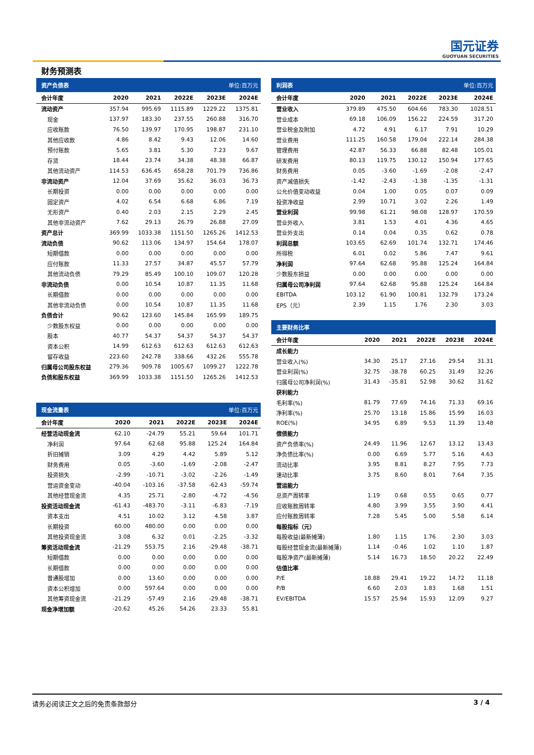国元证券
GUOYUAN SECURITIES
财务预测表
| 资产负债表 | | | | 单位:百万元 | |
| --- | --- | --- | --- | --- | --- |
| 会计年度 | 2020 | 2021 | 2022E | 2023E | 2024E |
| 流动资产 | 357.94 | 995.69 | 1115.89 | 1229.22 | 1375.81 |
| 现金 | 137.97 | 183.30 | 237.55 | 260.88 | 316.70 |
| 应收账款 | 76.50 | 139.97 | 170.95 | 198.87 | 231.10 |
| 其他应收款 | 4.86 | 8.42 | 9.43 | 12.06 | 14.60 |
| 预付账款 | 5.65 | 3.81 | 5.30 | 7.23 | 9.67 |
| 存货 | 18.44 | 23.74 | 34.38 | 48.38 | 66.87 |
| 其他流动资产 | 114.53 | 636.45 | 658.28 | 701.79 | 736.86 |
| 非流动资产 | 12.04 | 37.69 | 35.62 | 36.03 | 36.73 |
| 长期投资 | 0.00 | 0.00 | 0.00 | 0.00 | 0.00 |
| 固定资产 | 4.02 | 6.54 | 6.68 | 6.86 | 7.19 |
| 无形资产 | 0.40 | 2.03 | 2.15 | 2.29 | 2.45 |
| 其他非流动资产 | 7.62 | 29.13 | 26.79 | 26.88 | 27.09 |
| 资产总计 | 369.99 | 1033.38 | 1151.50 | 1265.26 | 1412.53 |
| 流动负债 | 90.62 | 113.06 | 134.97 | 154.64 | 178.07 |
| 短期借款 | 0.00 | 0.00 | 0.00 | 0.00 | 0.00 |
| 应付账款 | 11.33 | 27.57 | 34.87 | 45.57 | 57.79 |
| 其他流动负债 | 79.29 | 85.49 | 100.10 | 109.07 | 120.28 |
| 非流动负债 | 0.00 | 10.54 | 10.87 | 11.35 | 11.68 |
| 长期借款 | 0.00 | 0.00 | 0.00 | 0.00 | 0.00 |
| 其他非流动负债 | 0.00 | 10.54 | 10.87 | 11.35 | 11.68 |
| 负债合计 | 90.62 | 123.60 | 145.84 | 165.99 | 189.75 |
| 少数股东权益 | 0.00 | 0.00 | 0.00 | 0.00 | 0.00 |
| 股本 | 40.77 | 54.37 | 54.37 | 54.37 | 54.37 |
| 资本公积 | 14.99 | 612.63 | 612.63 | 612.63 | 612.63 |
| 留存收益 | 223.60 | 242.78 | 338.66 | 432.26 | 555.78 |
| 归属母公司股东权益 | 279.36 | 909.78 | 1005.67 | 1099.27 | 1222.78 |
| 负债和股东权益 | 369.99 | 1033.38 | 1151.50 | 1265.26 | 1412.53 |
| 现金流量表 | | | | 单位:百万元 | |
| --- | --- | --- | --- | --- | --- |
| 会计年度 | 2020 | 2021 | 2022E | 2023E | 2024E |
| 经营活动现金流 | 62.10 | -24.79 | 55.21 | 59.64 | 101.71 |
| 净利润 | 97.64 | 62.68 | 95.88 | 125.24 | 164.84 |
| 折旧摊销 | 3.09 | 4.29 | 4.42 | 5.89 | 5.12 |
| 财务费用 | 0.05 | -3.60 | -1.69 | -2.08 | -2.47 |
| 投资损失 | -2.99 | -10.71 | -3.02 | -2.26 | -1.49 |
| 营运资金变动 | -40.04 | -103.16 | -37.58 | -62.43 | -59.74 |
| 其他经营现金流 | 4.35 | 25.71 | -2.80 | -4.72 | -4.56 |
| 投资活动现金流 | -61.43 | -483.70 | -3.11 | -6.83 | -7.19 |
| 资本支出 | 4.51 | 10.02 | 3.12 | 4.58 | 3.87 |
| 长期投资 | 60.00 | 480.00 | 0.00 | 0.00 | 0.00 |
| 其他投资现金流 | 3.08 | 6.32 | 0.01 | -2.25 | -3.32 |
| 筹资活动现金流 | -21.29 | 553.75 | 2.16 | -29.48 | -38.71 |
| 短期借款 | 0.00 | 0.00 | 0.00 | 0.00 | 0.00 |
| 长期借款 | 0.00 | 0.00 | 0.00 | 0.00 | 0.00 |
| 普通股增加 | 0.00 | 13.60 | 0.00 | 0.00 | 0.00 |
| 资本公积增加 | 0.00 | 597.64 | 0.00 | 0.00 | 0.00 |
| 其他筹资现金流 | -21.29 | -57.49 | 2.16 | -29.48 | -38.71 |
| 现金净增加额 | -20.62 | 45.26 | 54.26 | 23.33 | 55.81 |
| 利润表 | | | | 单位:百万元 | |
| --- | --- | --- | --- | --- | --- |
| 会计年度 | 2020 | 2021 | 2022E | 2023E | 2024E |
| 营业收入 | 379.89 | 475.50 | 604.66 | 783.30 | 1028.51 |
| 营业成本 | 69.18 | 106.09 | 156.22 | 224.59 | 317.20 |
| 营业税金及附加 | 4.72 | 4.91 | 6.17 | 7.91 | 10.29 |
| 营业费用 | 111.25 | 160.58 | 179.04 | 222.14 | 284.38 |
| 管理费用 | 42.87 | 56.33 | 66.88 | 82.48 | 105.01 |
| 研发费用 | 80.13 | 119.75 | 130.12 | 150.94 | 177.65 |
| 财务费用 | 0.05 | -3.60 | -1.69 | -2.08 | -2.47 |
| 资产减值损失 | -1.42 | -2.43 | -1.38 | -1.35 | -1.31 |
| 公允价值变动收益 | 0.04 | 1.00 | 0.05 | 0.07 | 0.09 |
| 投资净收益 | 2.99 | 10.71 | 3.02 | 2.26 | 1.49 |
| 营业利润 | 99.98 | 61.21 | 98.08 | 128.97 | 170.59 |
| 营业外收入 | 3.81 | 1.53 | 4.01 | 4.36 | 4.65 |
| 营业外支出 | 0.14 | 0.04 | 0.35 | 0.62 | 0.78 |
| 利润总额 | 103.65 | 62.69 | 101.74 | 132.71 | 174.46 |
| 所得税 | 6.01 | 0.02 | 5.86 | 7.47 | 9.61 |
| 净利润 | 97.64 | 62.68 | 95.88 | 125.24 | 164.84 |
| 少数股东损益 | 0.00 | 0.00 | 0.00 | 0.00 | 0.00 |
| 归属母公司净利润 | 97.64 | 62.68 | 95.88 | 125.24 | 164.84 |
| EBITDA | 103.12 | 61.90 | 100.81 | 132.79 | 173.24 |
| EPS（元） | 2.39 | 1.15 | 1.76 | 2.30 | 3.03 |
| 主要财务比率 | | | | | |
| --- | --- | --- | --- | --- | --- |
| 会计年度 | 2020 | 2021 | 2022E | 2023E | 2024E |
| 成长能力 | | | | | |
| 营业收入(%) | 34.30 | 25.17 | 27.16 | 29.54 | 31.31 |
| 营业利润(%) | 32.75 | -38.78 | 60.25 | 31.49 | 32.26 |
| 归属母公司净利润(%) | 31.43 | -35.81 | 52.98 | 30.62 | 31.62 |
| 获利能力 | | | | | |
| 毛利率(%) | 81.79 | 77.69 | 74.16 | 71.33 | 69.16 |
| 净利率(%) | 25.70 | 13.18 | 15.86 | 15.99 | 16.03 |
| ROE(%) | 34.95 | 6.89 | 9.53 | 11.39 | 13.48 |
| 偿债能力 | | | | | |
| 资产负债率(%) | 24.49 | 11.96 | 12.67 | 13.12 | 13.43 |
| 净负债比率(%) | 0.00 | 6.69 | 5.77 | 5.16 | 4.63 |
| 流动比率 | 3.95 | 8.81 | 8.27 | 7.95 | 7.73 |
| 速动比率 | 3.75 | 8.60 | 8.01 | 7.64 | 7.35 |
| 营运能力 | | | | | |
| 总资产周转率 | 1.19 | 0.68 | 0.55 | 0.65 | 0.77 |
| 应收账款周转率 | 4.80 | 3.99 | 3.55 | 3.90 | 4.41 |
| 应付账款周转率 | 7.28 | 5.45 | 5.00 | 5.58 | 6.14 |
| 每股指标（元） | | | | | |
| 每股收益(最新摊薄) | 1.80 | 1.15 | 1.76 | 2.30 | 3.03 |
| 每股经营现金流(最新摊薄) | 1.14 | -0.46 | 1.02 | 1.10 | 1.87 |
| 每股净资产(最新摊薄) | 5.14 | 16.73 | 18.50 | 20.22 | 22.49 |
| 估值比率 | | | | | |
| P/E | 18.88 | 29.41 | 19.22 | 14.72 | 11.18 |
| P/B | 6.60 | 2.03 | 1.83 | 1.68 | 1.51 |
| EV/EBITDA | 15.57 | 25.94 | 15.93 | 12.09 | 9.27 |
请务必阅读正文之后的免责条款部分 3 / 4